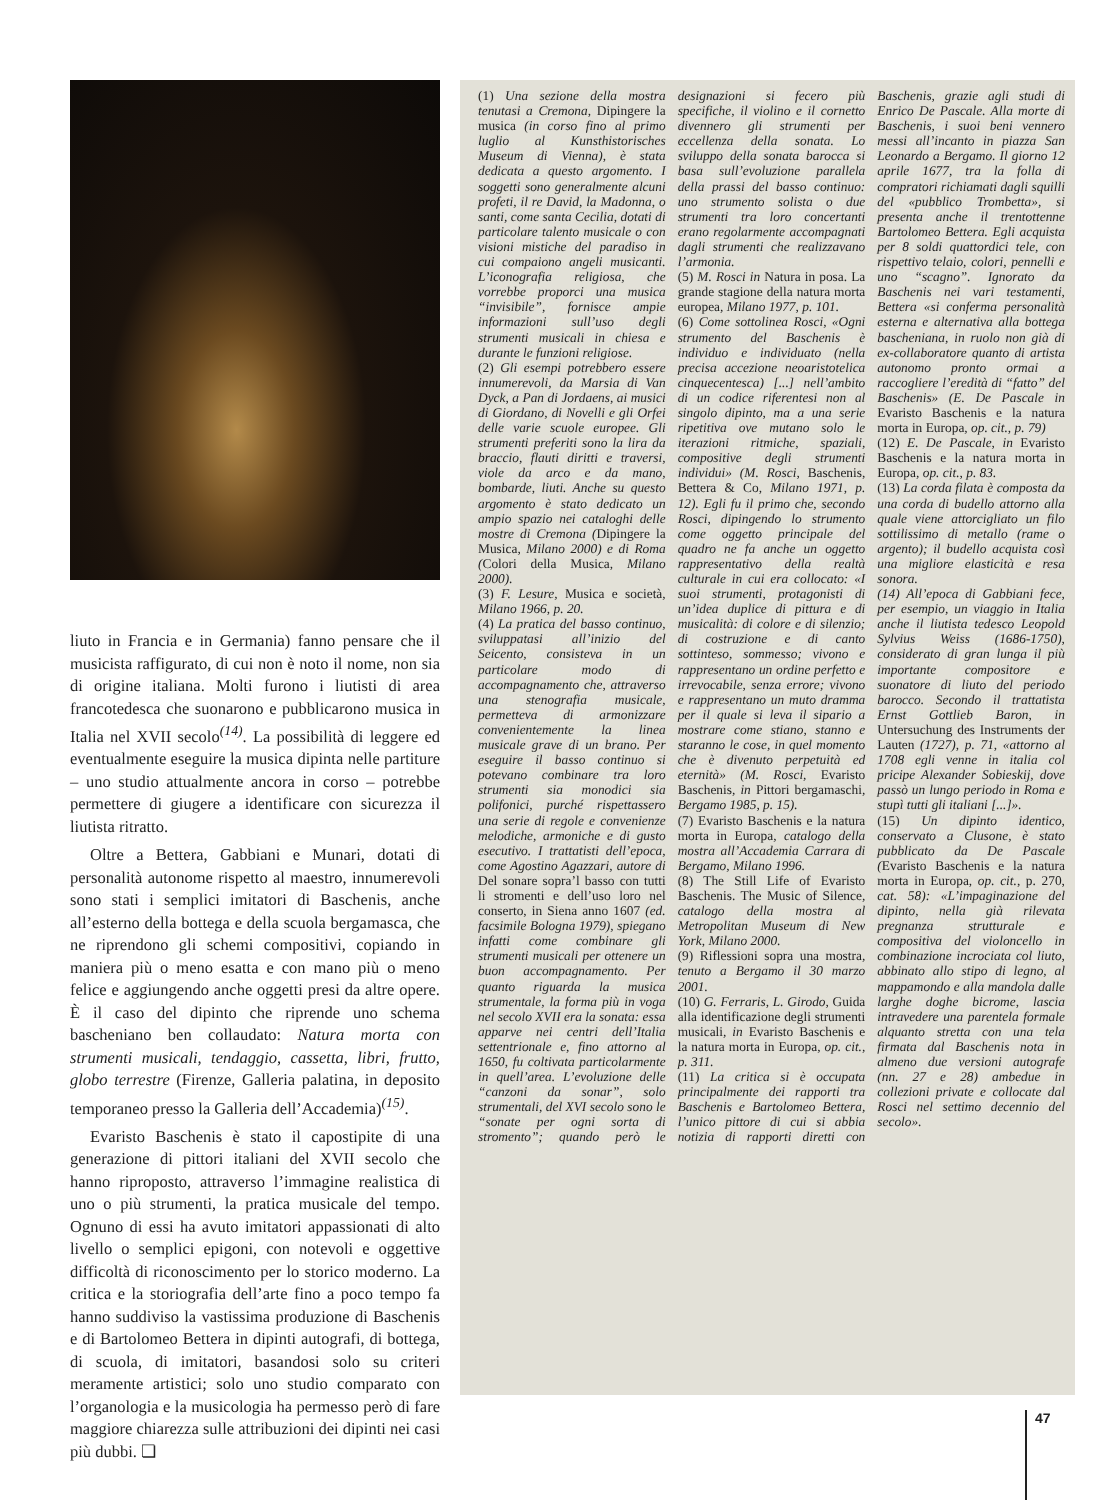liuto in Francia e in Germania) fanno pensare che il musicista raffigurato, di cui non è noto il nome, non sia di origine italiana. Molti furono i liutisti di area francotedesca che suonarono e pubblicarono musica in Italia nel XVII secolo<sup>(14)</sup>. La possibilità di leggere ed eventualmente eseguire la musica dipinta nelle partiture – uno studio attualmente ancora in corso – potrebbe permettere di giugere a identificare con sicurezza il liutista ritratto.
Oltre a Bettera, Gabbiani e Munari, dotati di personalità autonome rispetto al maestro, innumerevoli sono stati i semplici imitatori di Baschenis, anche all’esterno della bottega e della scuola bergamasca, che ne riprendono gli schemi compositivi, copiando in maniera più o meno esatta e con mano più o meno felice e aggiungendo anche oggetti presi da altre opere. È il caso del dipinto che riprende uno schema bascheniano ben collaudato: Natura morta con strumenti musicali, tendaggio, cassetta, libri, frutto, globo terrestre (Firenze, Galleria palatina, in deposito temporaneo presso la Galleria dell’Accademia)<sup>(15)</sup>.
Evaristo Baschenis è stato il capostipite di una generazione di pittori italiani del XVII secolo che hanno riproposto, attraverso l’immagine realistica di uno o più strumenti, la pratica musicale del tempo. Ognuno di essi ha avuto imitatori appassionati di alto livello o semplici epigoni, con notevoli e oggettive difficoltà di riconoscimento per lo storico moderno. La critica e la storiografia dell’arte fino a poco tempo fa hanno suddiviso la vastissima produzione di Baschenis e di Bartolomeo Bettera in dipinti autografi, di bottega, di scuola, di imitatori, basandosi solo su criteri meramente artistici; solo uno studio comparato con l’organologia e la musicologia ha permesso però di fare maggiore chiarezza sulle attribuzioni dei dipinti nei casi più dubbi. ❏
(1) Una sezione della mostra tenutasi a Cremona, Dipingere la musica (in corso fino al primo luglio al Kunsthistorisches Museum di Vienna), è stata dedicata a questo argomento. I soggetti sono generalmente alcuni profeti, il re David, la Madonna, o santi, come santa Cecilia, dotati di particolare talento musicale o con visioni mistiche del paradiso in cui compaiono angeli musicanti. L’iconografia religiosa, che vorrebbe proporci una musica “invisibile”, fornisce ampie informazioni sull’uso degli strumenti musicali in chiesa e durante le funzioni religiose.
(2) Gli esempi potrebbero essere innumerevoli, da Marsia di Van Dyck, a Pan di Jordaens, ai musici di Giordano, di Novelli e gli Orfei delle varie scuole europee. Gli strumenti preferiti sono la lira da braccio, flauti diritti e traversi, viole da arco e da mano, bombarde, liuti. Anche su questo argomento è stato dedicato un ampio spazio nei cataloghi delle mostre di Cremona (Dipingere la Musica, Milano 2000) e di Roma (Colori della Musica, Milano 2000).
(3) F. Lesure, Musica e società, Milano 1966, p. 20.
(4) La pratica del basso continuo, sviluppatasi all’inizio del Seicento, consisteva in un particolare modo di accompagnamento che, attraverso una stenografia musicale, permetteva di armonizzare convenientemente la linea musicale grave di un brano. Per eseguire il basso continuo si potevano combinare tra loro strumenti sia monodici sia polifonici, purché rispettassero una serie di regole e convenienze melodiche, armoniche e di gusto esecutivo. I trattatisti dell’epoca, come Agostino Agazzari, autore di Del sonare sopra’l basso con tutti li stromenti e dell’uso loro nel conserto, in Siena anno 1607 (ed. facsimile Bologna 1979), spiegano infatti come combinare gli strumenti musicali per ottenere un buon accompagnamento. Per quanto riguarda la musica strumentale, la forma più in voga nel secolo XVII era la sonata: essa apparve nei centri dell’Italia settentrionale e, fino attorno al 1650, fu coltivata particolarmente in quell’area. L’evoluzione delle “canzoni da sonar”, solo strumentali, del XVI secolo sono le “sonate per ogni sorta di stromento”; quando però le designazioni si fecero più specifiche, il violino e il cornetto divennero gli strumenti per eccellenza della sonata. Lo sviluppo della sonata barocca si basa sull’evoluzione parallela della prassi del basso continuo: uno strumento solista o due strumenti tra loro concertanti erano regolarmente accompagnati dagli strumenti che realizzavano l’armonia.
(5) M. Rosci in Natura in posa. La grande stagione della natura morta europea, Milano 1977, p. 101.
(6) Come sottolinea Rosci, «Ogni strumento del Baschenis è individuo e individuato (nella precisa accezione neoaristotelica cinquecentesca) [...] nell’ambito di un codice riferentesi non al singolo dipinto, ma a una serie ripetitiva ove mutano solo le iterazioni ritmiche, spaziali, compositive degli strumenti individui» (M. Rosci, Baschenis, Bettera & Co, Milano 1971, p. 12). Egli fu il primo che, secondo Rosci, dipingendo lo strumento come oggetto principale del quadro ne fa anche un oggetto rappresentativo della realtà culturale in cui era collocato: «I suoi strumenti, protagonisti di un’idea duplice di pittura e di musicalità: di colore e di silenzio; di costruzione e di canto sottinteso, sommesso; vivono e rappresentano un ordine perfetto e irrevocabile, senza errore; vivono e rappresentano un muto dramma per il quale si leva il sipario a mostrare come stiano, stanno e staranno le cose, in quel momento che è divenuto perpetuità ed eternità» (M. Rosci, Evaristo Baschenis, in Pittori bergamaschi, Bergamo 1985, p. 15).
(7) Evaristo Baschenis e la natura morta in Europa, catalogo della mostra all’Accademia Carrara di Bergamo, Milano 1996.
(8) The Still Life of Evaristo Baschenis. The Music of Silence, catalogo della mostra al Metropolitan Museum di New York, Milano 2000.
(9) Riflessioni sopra una mostra, tenuto a Bergamo il 30 marzo 2001.
(10) G. Ferraris, L. Girodo, Guida alla identificazione degli strumenti musicali, in Evaristo Baschenis e la natura morta in Europa, op. cit., p. 311.
(11) La critica si è occupata principalmente dei rapporti tra Baschenis e Bartolomeo Bettera, l’unico pittore di cui si abbia notizia di rapporti diretti con Baschenis, grazie agli studi di Enrico De Pascale. Alla morte di Baschenis, i suoi beni vennero messi all’incanto in piazza San Leonardo a Bergamo. Il giorno 12 aprile 1677, tra la folla di compratori richiamati dagli squilli del «pubblico Trombetta», si presenta anche il trentottenne Bartolomeo Bettera. Egli acquista per 8 soldi quattordici tele, con rispettivo telaio, colori, pennelli e uno “scagno”. Ignorato da Baschenis nei vari testamenti, Bettera «si conferma personalità esterna e alternativa alla bottega bascheniana, in ruolo non già di ex-collaboratore quanto di artista autonomo pronto ormai a raccogliere l’eredità di “fatto” del Baschenis» (E. De Pascale in Evaristo Baschenis e la natura morta in Europa, op. cit., p. 79)
(12) E. De Pascale, in Evaristo Baschenis e la natura morta in Europa, op. cit., p. 83.
(13) La corda filata è composta da una corda di budello attorno alla quale viene attorcigliato un filo sottilissimo di metallo (rame o argento); il budello acquista così una migliore elasticità e resa sonora.
(14) All’epoca di Gabbiani fece, per esempio, un viaggio in Italia anche il liutista tedesco Leopold Sylvius Weiss (1686-1750), considerato di gran lunga il più importante compositore e suonatore di liuto del periodo barocco. Secondo il trattatista Ernst Gottlieb Baron, in Untersuchung des Instruments der Lauten (1727), p. 71, «attorno al 1708 egli venne in italia col pricipe Alexander Sobieskij, dove passò un lungo periodo in Roma e stupì tutti gli italiani [...]».
(15) Un dipinto identico, conservato a Clusone, è stato pubblicato da De Pascale (Evaristo Baschenis e la natura morta in Europa, op. cit., p. 270, cat. 58): «L’impaginazione del dipinto, nella già rilevata pregnanza strutturale e compositiva del violoncello in combinazione incrociata col liuto, abbinato allo stipo di legno, al mappamondo e alla mandola dalle larghe doghe bicrome, lascia intravedere una parentela formale alquanto stretta con una tela firmata dal Baschenis nota in almeno due versioni autografe (nn. 27 e 28) ambedue in collezioni private e collocate dal Rosci nel settimo decennio del secolo».
47